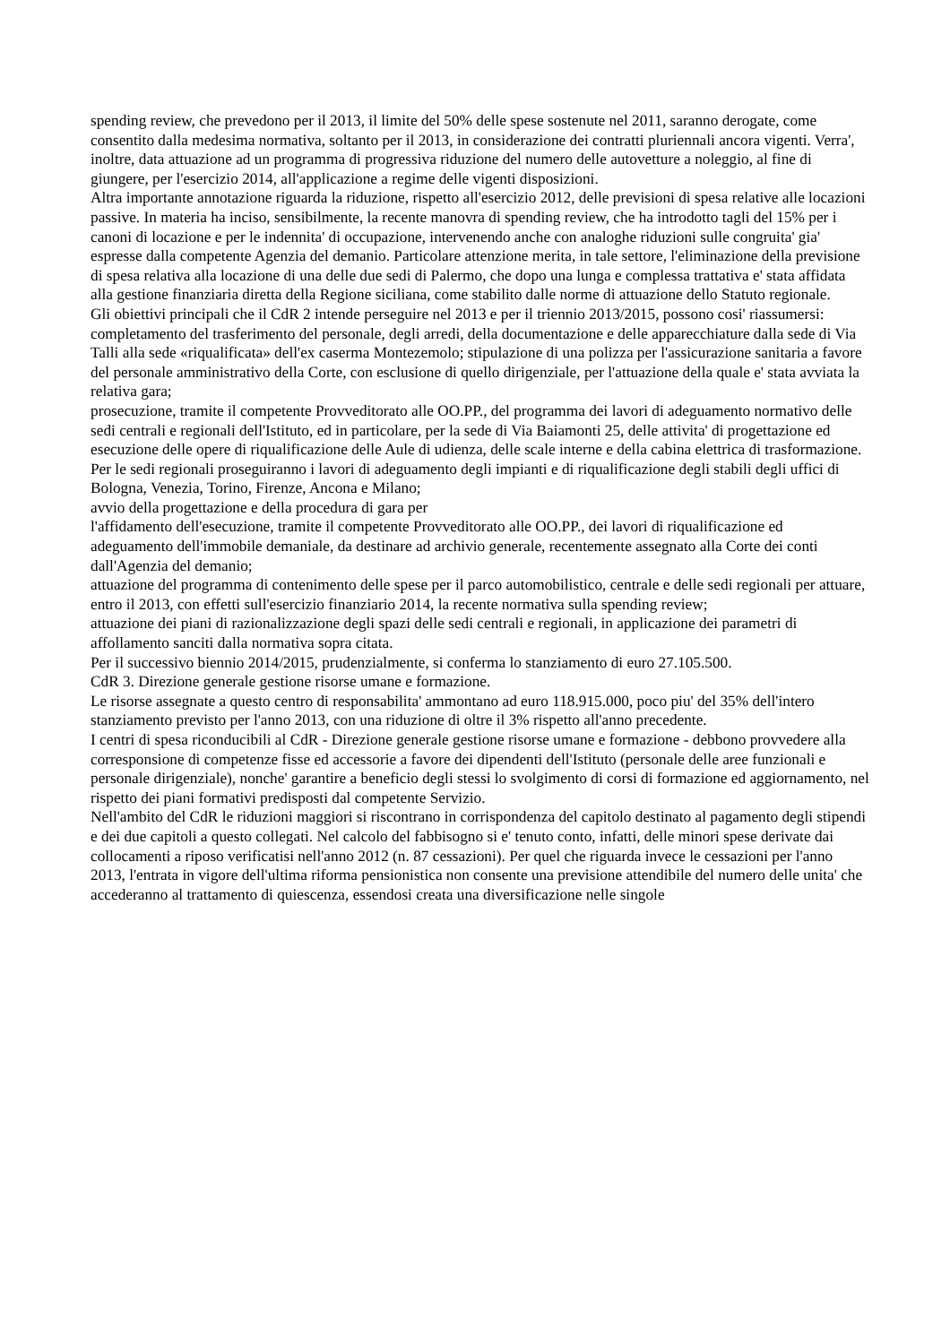spending review, che prevedono per il 2013, il limite del 50% delle spese sostenute nel 2011, saranno derogate, come consentito dalla medesima normativa, soltanto per il 2013, in considerazione dei contratti pluriennali ancora vigenti. Verra', inoltre, data attuazione ad un programma di progressiva riduzione del numero delle autovetture a noleggio, al fine di giungere, per l'esercizio 2014, all'applicazione a regime delle vigenti disposizioni.
Altra importante annotazione riguarda la riduzione, rispetto all'esercizio 2012, delle previsioni di spesa relative alle locazioni passive. In materia ha inciso, sensibilmente, la recente manovra di spending review, che ha introdotto tagli del 15% per i canoni di locazione e per le indennita' di occupazione, intervenendo anche con analoghe riduzioni sulle congruita' gia' espresse dalla competente Agenzia del demanio. Particolare attenzione merita, in tale settore, l'eliminazione della previsione di spesa relativa alla locazione di una delle due sedi di Palermo, che dopo una lunga e complessa trattativa e' stata affidata alla gestione finanziaria diretta della Regione siciliana, come stabilito dalle norme di attuazione dello Statuto regionale.
Gli obiettivi principali che il CdR 2 intende perseguire nel 2013 e per il triennio 2013/2015, possono cosi' riassumersi: completamento del trasferimento del personale, degli arredi, della documentazione e delle apparecchiature dalla sede di Via Talli alla sede «riqualificata» dell'ex caserma Montezemolo; stipulazione di una polizza per l'assicurazione sanitaria a favore del personale amministrativo della Corte, con esclusione di quello dirigenziale, per l'attuazione della quale e' stata avviata la relativa gara;
prosecuzione, tramite il competente Provveditorato alle OO.PP., del programma dei lavori di adeguamento normativo delle sedi centrali e regionali dell'Istituto, ed in particolare, per la sede di Via Baiamonti 25, delle attivita' di progettazione ed esecuzione delle opere di riqualificazione delle Aule di udienza, delle scale interne e della cabina elettrica di trasformazione. Per le sedi regionali proseguiranno i lavori di adeguamento degli impianti e di riqualificazione degli stabili degli uffici di Bologna, Venezia, Torino, Firenze, Ancona e Milano;
avvio della progettazione e della procedura di gara per
l'affidamento dell'esecuzione, tramite il competente Provveditorato alle OO.PP., dei lavori di riqualificazione ed adeguamento dell'immobile demaniale, da destinare ad archivio generale, recentemente assegnato alla Corte dei conti dall'Agenzia del demanio;
attuazione del programma di contenimento delle spese per il parco automobilistico, centrale e delle sedi regionali per attuare, entro il 2013, con effetti sull'esercizio finanziario 2014, la recente normativa sulla spending review;
attuazione dei piani di razionalizzazione degli spazi delle sedi centrali e regionali, in applicazione dei parametri di affollamento sanciti dalla normativa sopra citata.
Per il successivo biennio 2014/2015, prudenzialmente, si conferma lo stanziamento di euro 27.105.500.
CdR 3. Direzione generale gestione risorse umane e formazione.
Le risorse assegnate a questo centro di responsabilita' ammontano ad euro 118.915.000, poco piu' del 35% dell'intero stanziamento previsto per l'anno 2013, con una riduzione di oltre il 3% rispetto all'anno precedente.
I centri di spesa riconducibili al CdR - Direzione generale gestione risorse umane e formazione - debbono provvedere alla corresponsione di competenze fisse ed accessorie a favore dei dipendenti dell'Istituto (personale delle aree funzionali e personale dirigenziale), nonche' garantire a beneficio degli stessi lo svolgimento di corsi di formazione ed aggiornamento, nel rispetto dei piani formativi predisposti dal competente Servizio.
Nell'ambito del CdR le riduzioni maggiori si riscontrano in corrispondenza del capitolo destinato al pagamento degli stipendi e dei due capitoli a questo collegati. Nel calcolo del fabbisogno si e' tenuto conto, infatti, delle minori spese derivate dai collocamenti a riposo verificatisi nell'anno 2012 (n. 87 cessazioni). Per quel che riguarda invece le cessazioni per l'anno 2013, l'entrata in vigore dell'ultima riforma pensionistica non consente una previsione attendibile del numero delle unita' che accederanno al trattamento di quiescenza, essendosi creata una diversificazione nelle singole